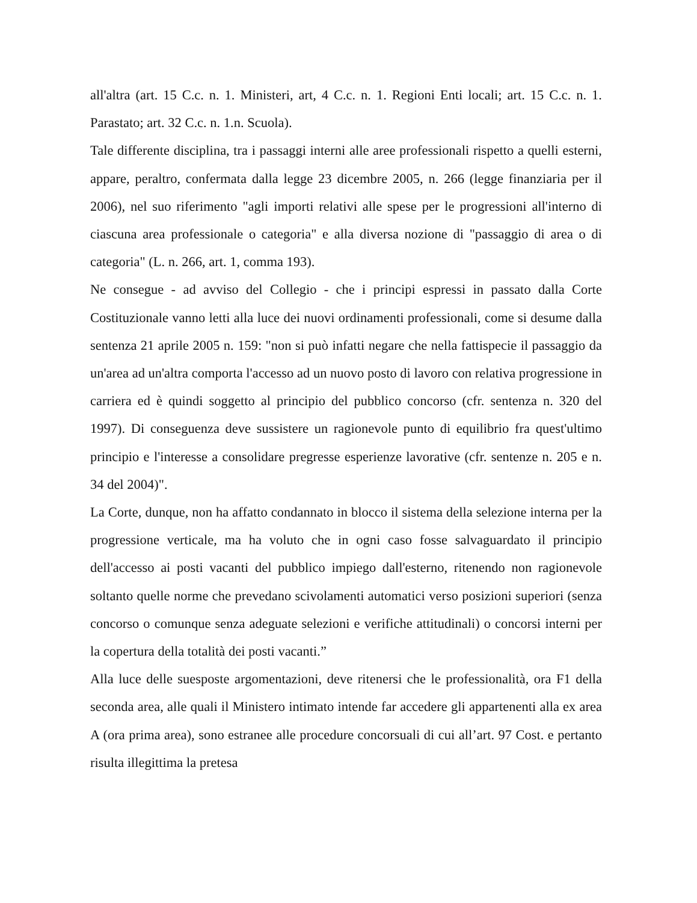all'altra (art. 15 C.c. n. 1. Ministeri, art, 4 C.c. n. 1. Regioni Enti locali; art. 15 C.c. n. 1. Parastato; art. 32 C.c. n. 1.n. Scuola).
Tale differente disciplina, tra i passaggi interni alle aree professionali rispetto a quelli esterni, appare, peraltro, confermata dalla legge 23 dicembre 2005, n. 266 (legge finanziaria per il 2006), nel suo riferimento "agli importi relativi alle spese per le progressioni all'interno di ciascuna area professionale o categoria" e alla diversa nozione di "passaggio di area o di categoria" (L. n. 266, art. 1, comma 193).
Ne consegue - ad avviso del Collegio - che i principi espressi in passato dalla Corte Costituzionale vanno letti alla luce dei nuovi ordinamenti professionali, come si desume dalla sentenza 21 aprile 2005 n. 159: "non si può infatti negare che nella fattispecie il passaggio da un'area ad un'altra comporta l'accesso ad un nuovo posto di lavoro con relativa progressione in carriera ed è quindi soggetto al principio del pubblico concorso (cfr. sentenza n. 320 del 1997). Di conseguenza deve sussistere un ragionevole punto di equilibrio fra quest'ultimo principio e l'interesse a consolidare pregresse esperienze lavorative (cfr. sentenze n. 205 e n. 34 del 2004)".
La Corte, dunque, non ha affatto condannato in blocco il sistema della selezione interna per la progressione verticale, ma ha voluto che in ogni caso fosse salvaguardato il principio dell'accesso ai posti vacanti del pubblico impiego dall'esterno, ritenendo non ragionevole soltanto quelle norme che prevedano scivolamenti automatici verso posizioni superiori (senza concorso o comunque senza adeguate selezioni e verifiche attitudinali) o concorsi interni per la copertura della totalità dei posti vacanti.”
Alla luce delle suesposte argomentazioni, deve ritenersi che le professionalità, ora F1 della seconda area, alle quali il Ministero intimato intende far accedere gli appartenenti alla ex area A (ora prima area), sono estranee alle procedure concorsuali di cui all’art. 97 Cost. e pertanto risulta illegittima la pretesa